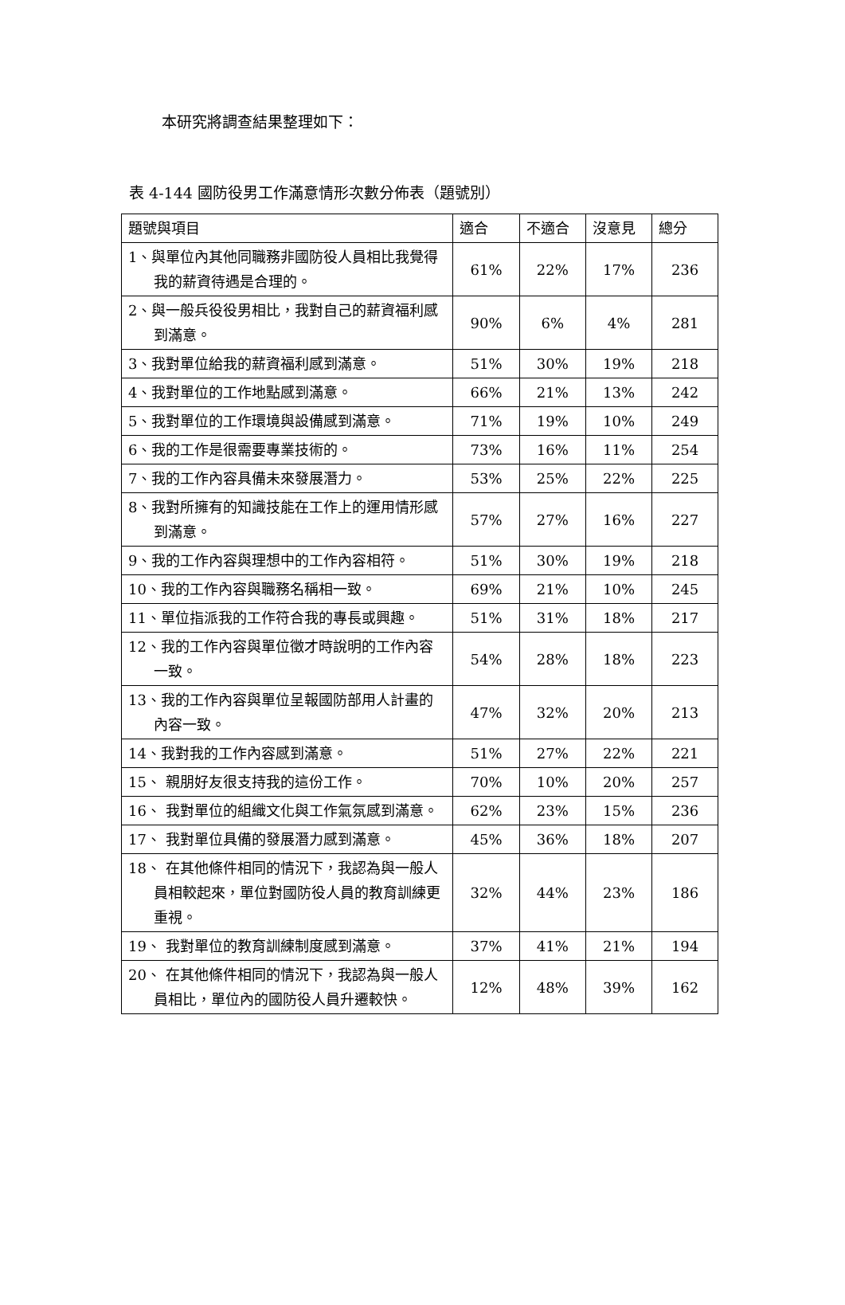本研究將調查結果整理如下：
表 4-144 國防役男工作滿意情形次數分佈表（題號別）
| 題號與項目 | 適合 | 不適合 | 沒意見 | 總分 |
| --- | --- | --- | --- | --- |
| 1、與單位內其他同職務非國防役人員相比我覺得我的薪資待遇是合理的。 | 61% | 22% | 17% | 236 |
| 2、與一般兵役役男相比，我對自己的薪資福利感到滿意。 | 90% | 6% | 4% | 281 |
| 3、我對單位給我的薪資福利感到滿意。 | 51% | 30% | 19% | 218 |
| 4、我對單位的工作地點感到滿意。 | 66% | 21% | 13% | 242 |
| 5、我對單位的工作環境與設備感到滿意。 | 71% | 19% | 10% | 249 |
| 6、我的工作是很需要專業技術的。 | 73% | 16% | 11% | 254 |
| 7、我的工作內容具備未來發展潛力。 | 53% | 25% | 22% | 225 |
| 8、我對所擁有的知識技能在工作上的運用情形感到滿意。 | 57% | 27% | 16% | 227 |
| 9、我的工作內容與理想中的工作內容相符。 | 51% | 30% | 19% | 218 |
| 10、我的工作內容與職務名稱相一致。 | 69% | 21% | 10% | 245 |
| 11、單位指派我的工作符合我的專長或興趣。 | 51% | 31% | 18% | 217 |
| 12、我的工作內容與單位徵才時說明的工作內容一致。 | 54% | 28% | 18% | 223 |
| 13、我的工作內容與單位呈報國防部用人計畫的內容一致。 | 47% | 32% | 20% | 213 |
| 14、我對我的工作內容感到滿意。 | 51% | 27% | 22% | 221 |
| 15、 親朋好友很支持我的這份工作。 | 70% | 10% | 20% | 257 |
| 16、 我對單位的組織文化與工作氣氛感到滿意。 | 62% | 23% | 15% | 236 |
| 17、 我對單位具備的發展潛力感到滿意。 | 45% | 36% | 18% | 207 |
| 18、 在其他條件相同的情況下，我認為與一般人員相較起來，單位對國防役人員的教育訓練更重視。 | 32% | 44% | 23% | 186 |
| 19、 我對單位的教育訓練制度感到滿意。 | 37% | 41% | 21% | 194 |
| 20、 在其他條件相同的情況下，我認為與一般人員相比，單位內的國防役人員升遷較快。 | 12% | 48% | 39% | 162 |